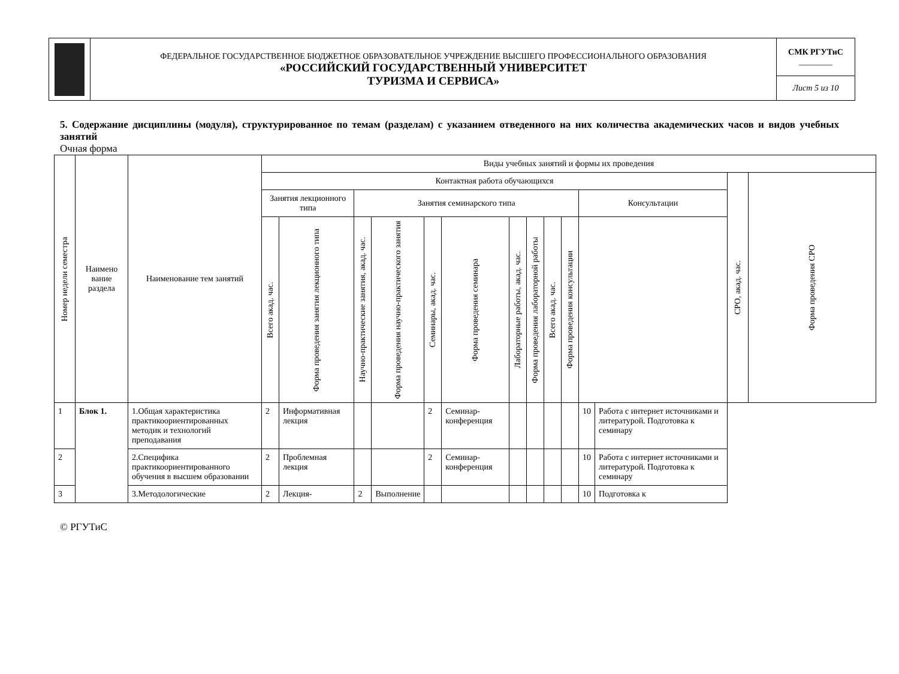| | ФЕДЕРАЛЬНОЕ ГОСУДАРСТВЕННОЕ БЮДЖЕТНОЕ ОБРАЗОВАТЕЛЬНОЕ УЧРЕЖДЕНИЕ ВЫСШЕГО ПРОФЕССИОНАЛЬНОГО ОБРАЗОВАНИЯ «РОССИЙСКИЙ ГОСУДАРСТВЕННЫЙ УНИВЕРСИТЕТ ТУРИЗМА И СЕРВИСА» | СМК РГУТиС ________ |
| | | Лист 5 из 10 |
5. Содержание дисциплины (модуля), структурированное по темам (разделам) с указанием отведенного на них количества академических часов и видов учебных занятий
Очная форма
| Номер недели семестра | Наимено вание раздела | Наименование тем занятий | Виды учебных занятий и формы их проведения | | | | | | | | | | | | | |
| --- | --- | --- | --- | --- | --- | --- | --- | --- | --- | --- | --- | --- | --- | --- | --- | --- |
| | | | Контактная работа обучающихся | | | | | | | | | | | | СРО, акад. час. | Форма проведения СРО |
| | | | Занятия лекционного типа | | Занятия семинарского типа | | | | | | | | Консультации | | | |
| | | | Всего акад. час. | Форма проведения занятия лекционного типа | Научно-практические занятия, акад. час. | Форма проведения научно-практического занятия | Семинары, акад. час. | Форма проведения семинара | Лабораторные работы, акад. час. | Форма проведения лабораторной работы | Всего акад. час. | Форма проведения консультации | | | | |
| 1 | Блок 1. | 1.Общая характеристика практикоориентированных методик и технологий преподавания | 2 | Информативная лекция | | | 2 | Семинар-конференция | | | | | 10 | Работа с интернет источниками и литературой. Подготовка к семинару | | |
| 2 | | 2.Специфика практикоориентированного обучения в высшем образовании | 2 | Проблемная лекция | | | 2 | Семинар-конференция | | | | | 10 | Работа с интернет источниками и литературой. Подготовка к семинару | | |
| 3 | | 3.Методологические | 2 | Лекция- | 2 | Выполнение | | | | | | | 10 | Подготовка к | | |
© РГУТиС